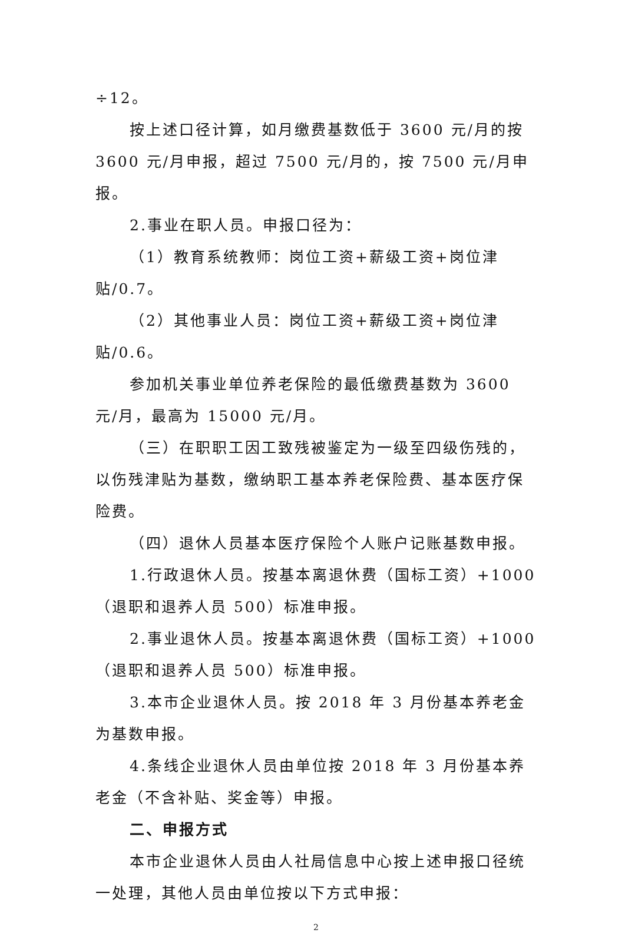÷12。
按上述口径计算，如月缴费基数低于 3600 元/月的按 3600 元/月申报，超过 7500 元/月的，按 7500 元/月申报。
2.事业在职人员。申报口径为：
（1）教育系统教师：岗位工资+薪级工资+岗位津贴/0.7。
（2）其他事业人员：岗位工资+薪级工资+岗位津贴/0.6。
参加机关事业单位养老保险的最低缴费基数为 3600 元/月，最高为 15000 元/月。
（三）在职职工因工致残被鉴定为一级至四级伤残的，以伤残津贴为基数，缴纳职工基本养老保险费、基本医疗保险费。
（四）退休人员基本医疗保险个人账户记账基数申报。
1.行政退休人员。按基本离退休费（国标工资）+1000（退职和退养人员 500）标准申报。
2.事业退休人员。按基本离退休费（国标工资）+1000（退职和退养人员 500）标准申报。
3.本市企业退休人员。按 2018 年 3 月份基本养老金为基数申报。
4.条线企业退休人员由单位按 2018 年 3 月份基本养老金（不含补贴、奖金等）申报。
二、申报方式
本市企业退休人员由人社局信息中心按上述申报口径统一处理，其他人员由单位按以下方式申报：
2